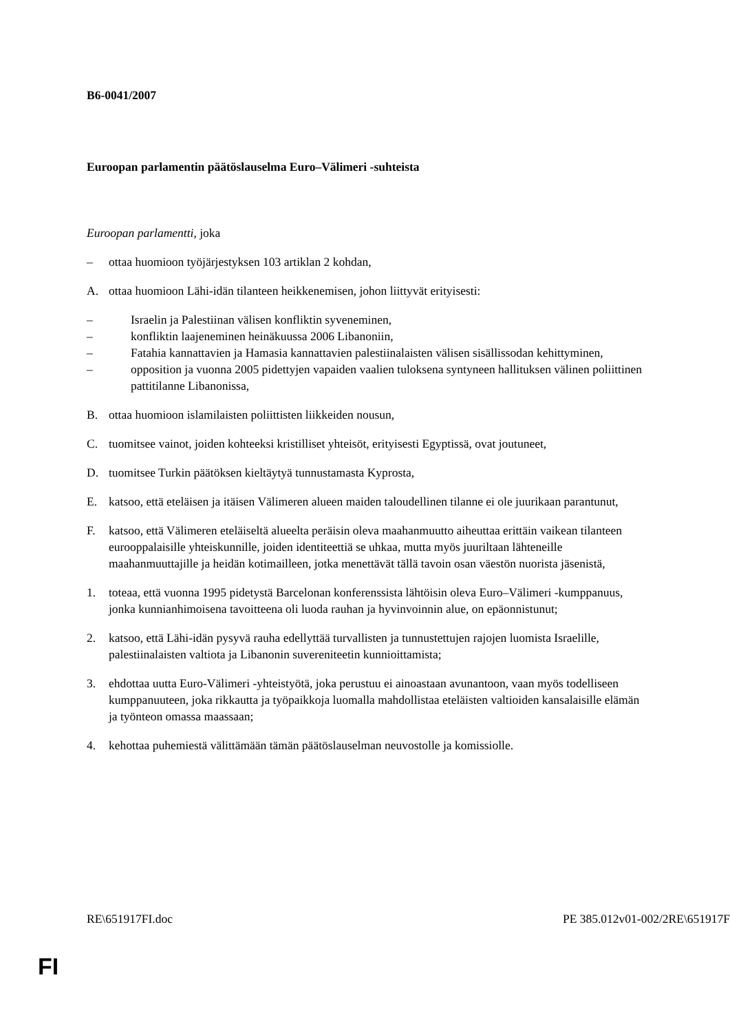B6-0041/2007
Euroopan parlamentin päätöslauselma Euro–Välimeri -suhteista
Euroopan parlamentti, joka
– ottaa huomioon työjärjestyksen 103 artiklan 2 kohdan,
A. ottaa huomioon Lähi-idän tilanteen heikkenemisen, johon liittyvät erityisesti:
– Israelin ja Palestiinan välisen konfliktin syveneminen,
– konfliktin laajeneminen heinäkuussa 2006 Libanoniin,
– Fatahia kannattavien ja Hamasia kannattavien palestiinalaisten välisen sisällissodan kehittyminen,
– opposition ja vuonna 2005 pidettyjen vapaiden vaalien tuloksena syntyneen hallituksen välinen poliittinen pattitilanne Libanonissa,
B. ottaa huomioon islamilaisten poliittisten liikkeiden nousun,
C. tuomitsee vainot, joiden kohteeksi kristilliset yhteisöt, erityisesti Egyptissä, ovat joutuneet,
D. tuomitsee Turkin päätöksen kieltäytyä tunnustamasta Kyprosta,
E. katsoo, että eteläisen ja itäisen Välimeren alueen maiden taloudellinen tilanne ei ole juurikaan parantunut,
F. katsoo, että Välimeren eteläiseltä alueelta peräisin oleva maahanmuutto aiheuttaa erittäin vaikean tilanteen eurooppalaisille yhteiskunnille, joiden identiteettiä se uhkaa, mutta myös juuriltaan lähteneille maahanmuuttajille ja heidän kotimailleen, jotka menettävät tällä tavoin osan väestön nuorista jäsenistä,
1. toteaa, että vuonna 1995 pidetystä Barcelonan konferenssista lähtöisin oleva Euro–Välimeri -kumppanuus, jonka kunnianhimoisena tavoitteena oli luoda rauhan ja hyvinvoinnin alue, on epäonnistunut;
2. katsoo, että Lähi-idän pysyvä rauha edellyttää turvallisten ja tunnustettujen rajojen luomista Israelille, palestiinalaisten valtiota ja Libanonin suvereniteetin kunnioittamista;
3. ehdottaa uutta Euro-Välimeri -yhteistyötä, joka perustuu ei ainoastaan avunantoon, vaan myös todelliseen kumppanuuteen, joka rikkautta ja työpaikkoja luomalla mahdollistaa eteläisten valtioiden kansalaisille elämän ja työnteon omassa maassaan;
4. kehottaa puhemiestä välittämään tämän päätöslauselman neuvostolle ja komissiolle.
RE\651917FI.doc PE 385.012v01-002/2RE\651917F
FI